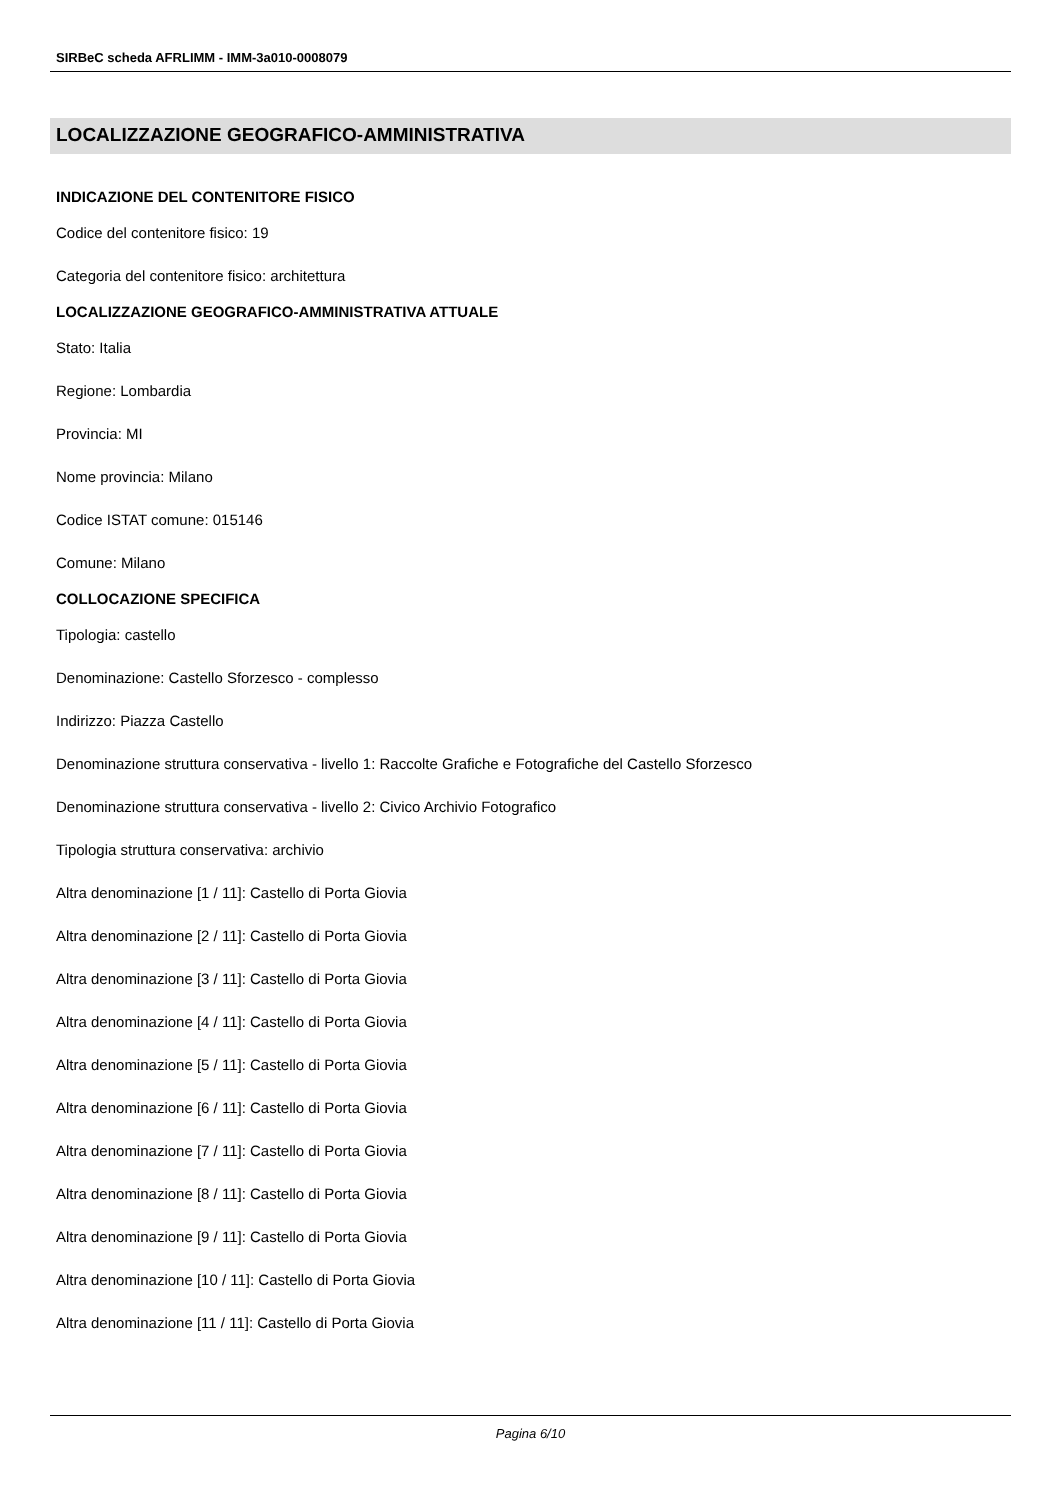SIRBeC scheda AFRLIMM - IMM-3a010-0008079
LOCALIZZAZIONE GEOGRAFICO-AMMINISTRATIVA
INDICAZIONE DEL CONTENITORE FISICO
Codice del contenitore fisico: 19
Categoria del contenitore fisico: architettura
LOCALIZZAZIONE GEOGRAFICO-AMMINISTRATIVA ATTUALE
Stato: Italia
Regione: Lombardia
Provincia: MI
Nome provincia: Milano
Codice ISTAT comune: 015146
Comune: Milano
COLLOCAZIONE SPECIFICA
Tipologia: castello
Denominazione: Castello Sforzesco - complesso
Indirizzo: Piazza Castello
Denominazione struttura conservativa - livello 1: Raccolte Grafiche e Fotografiche del Castello Sforzesco
Denominazione struttura conservativa - livello 2: Civico Archivio Fotografico
Tipologia struttura conservativa: archivio
Altra denominazione [1 / 11]: Castello di Porta Giovia
Altra denominazione [2 / 11]: Castello di Porta Giovia
Altra denominazione [3 / 11]: Castello di Porta Giovia
Altra denominazione [4 / 11]: Castello di Porta Giovia
Altra denominazione [5 / 11]: Castello di Porta Giovia
Altra denominazione [6 / 11]: Castello di Porta Giovia
Altra denominazione [7 / 11]: Castello di Porta Giovia
Altra denominazione [8 / 11]: Castello di Porta Giovia
Altra denominazione [9 / 11]: Castello di Porta Giovia
Altra denominazione [10 / 11]: Castello di Porta Giovia
Altra denominazione [11 / 11]: Castello di Porta Giovia
Pagina 6/10